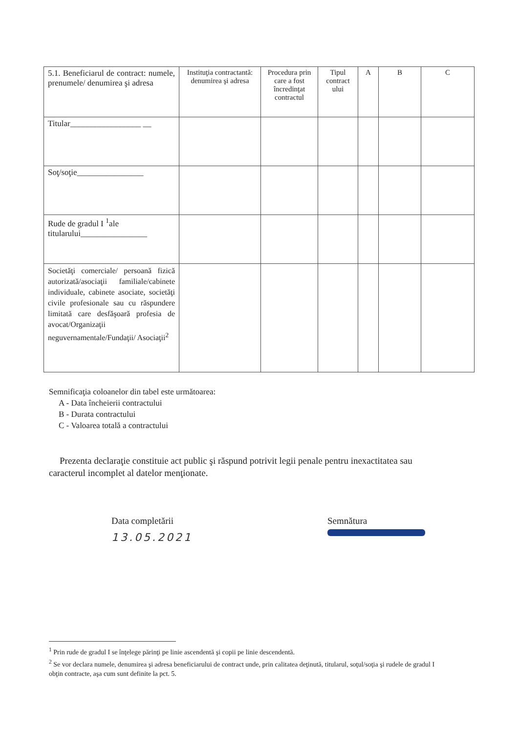| 5.1. Beneficiarul de contract: numele, prenumele/ denumirea şi adresa | Instituţia contractantă: denumirea şi adresa | Procedura prin care a fost încredinţat contractul | Tipul contract ului | A | B | C |
| --- | --- | --- | --- | --- | --- | --- |
| Titular_________________ __ | | | | | | |
| Soţ/soţie________________ | | | | | | |
| Rude de gradul I <sup>1</sup>ale titularului________________ | | | | | | |
| Societăţi comerciale/ persoană fizică autorizată/asociaţii familiale/cabinete individuale, cabinete asociate, societăţi civile profesionale sau cu răspundere limitată care desfăşoară profesia de avocat/Organizaţii neguvernamentale/Fundaţii/ Asociaţii<sup>2</sup> | | | | | | |
Semnificaţia coloanelor din tabel este următoarea:
A - Data încheierii contractului
B - Durata contractului
C - Valoarea totală a contractului
Prezenta declaraţie constituie act public şi răspund potrivit legii penale pentru inexactitatea sau caracterul incomplet al datelor menţionate.
Data completării
13.05.2021
Semnătura
<sup>1</sup> Prin rude de gradul I se înţelege părinţi pe linie ascendentă şi copii pe linie descendentă.
<sup>2</sup> Se vor declara numele, denumirea şi adresa beneficiarului de contract unde, prin calitatea deţinută, titularul, soţul/soţia şi rudele de gradul I obţin contracte, aşa cum sunt definite la pct. 5.